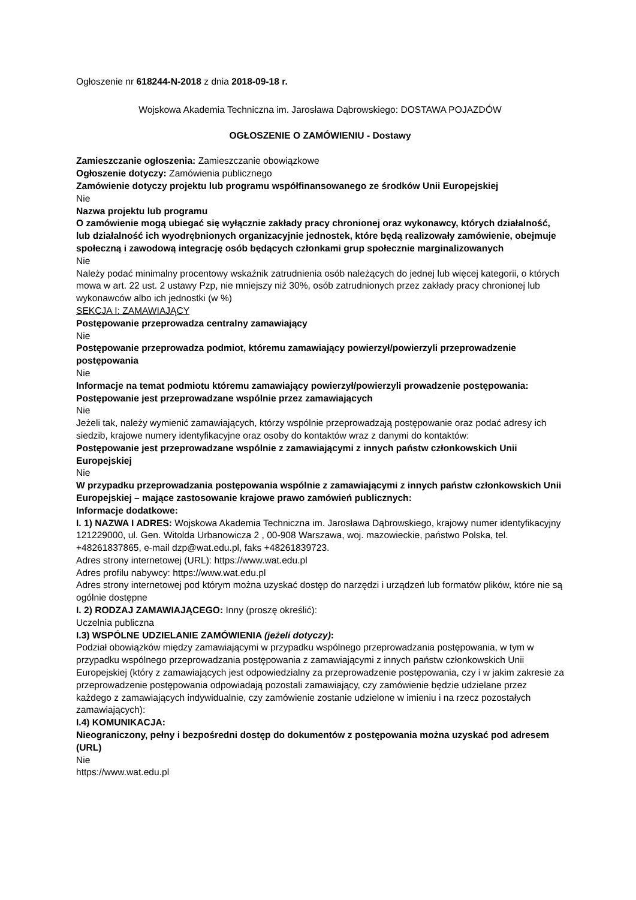Ogłoszenie nr 618244-N-2018 z dnia 2018-09-18 r.
Wojskowa Akademia Techniczna im. Jarosława Dąbrowskiego: DOSTAWA POJAZDÓW
OGŁOSZENIE O ZAMÓWIENIU - Dostawy
Zamieszczanie ogłoszenia: Zamieszczanie obowiązkowe
Ogłoszenie dotyczy: Zamówienia publicznego
Zamówienie dotyczy projektu lub programu współfinansowanego ze środków Unii Europejskiej
Nie
Nazwa projektu lub programu
O zamówienie mogą ubiegać się wyłącznie zakłady pracy chronionej oraz wykonawcy, których działalność, lub działalność ich wyodrębnionych organizacyjnie jednostek, które będą realizowały zamówienie, obejmuje społeczną i zawodową integrację osób będących członkami grup społecznie marginalizowanych
Nie
Należy podać minimalny procentowy wskaźnik zatrudnienia osób należących do jednej lub więcej kategorii, o których mowa w art. 22 ust. 2 ustawy Pzp, nie mniejszy niż 30%, osób zatrudnionych przez zakłady pracy chronionej lub wykonawców albo ich jednostki (w %)
SEKCJA I: ZAMAWIAJĄCY
Postępowanie przeprowadza centralny zamawiający
Nie
Postępowanie przeprowadza podmiot, któremu zamawiający powierzył/powierzyli przeprowadzenie postępowania
Nie
Informacje na temat podmiotu któremu zamawiający powierzył/powierzyli prowadzenie postępowania:
Postępowanie jest przeprowadzane wspólnie przez zamawiających
Nie
Jeżeli tak, należy wymienić zamawiających, którzy wspólnie przeprowadzają postępowanie oraz podać adresy ich siedzib, krajowe numery identyfikacyjne oraz osoby do kontaktów wraz z danymi do kontaktów:
Postępowanie jest przeprowadzane wspólnie z zamawiającymi z innych państw członkowskich Unii Europejskiej
Nie
W przypadku przeprowadzania postępowania wspólnie z zamawiającymi z innych państw członkowskich Unii Europejskiej – mające zastosowanie krajowe prawo zamówień publicznych:
Informacje dodatkowe:
I. 1) NAZWA I ADRES: Wojskowa Akademia Techniczna im. Jarosława Dąbrowskiego, krajowy numer identyfikacyjny 121229000, ul. Gen. Witolda Urbanowicza 2 , 00-908 Warszawa, woj. mazowieckie, państwo Polska, tel. +48261837865, e-mail dzp@wat.edu.pl, faks +48261839723.
Adres strony internetowej (URL): https://www.wat.edu.pl
Adres profilu nabywcy: https://www.wat.edu.pl
Adres strony internetowej pod którym można uzyskać dostęp do narzędzi i urządzeń lub formatów plików, które nie są ogólnie dostępne
I. 2) RODZAJ ZAMAWIAJĄCEGO: Inny (proszę określić):
Uczelnia publiczna
I.3) WSPÓLNE UDZIELANIE ZAMÓWIENIA (jeżeli dotyczy):
Podział obowiązków między zamawiającymi w przypadku wspólnego przeprowadzania postępowania, w tym w przypadku wspólnego przeprowadzania postępowania z zamawiającymi z innych państw członkowskich Unii Europejskiej (który z zamawiających jest odpowiedzialny za przeprowadzenie postępowania, czy i w jakim zakresie za przeprowadzenie postępowania odpowiadają pozostali zamawiający, czy zamówienie będzie udzielane przez każdego z zamawiających indywidualnie, czy zamówienie zostanie udzielone w imieniu i na rzecz pozostałych zamawiających):
I.4) KOMUNIKACJA:
Nieograniczony, pełny i bezpośredni dostęp do dokumentów z postępowania można uzyskać pod adresem (URL)
Nie
https://www.wat.edu.pl